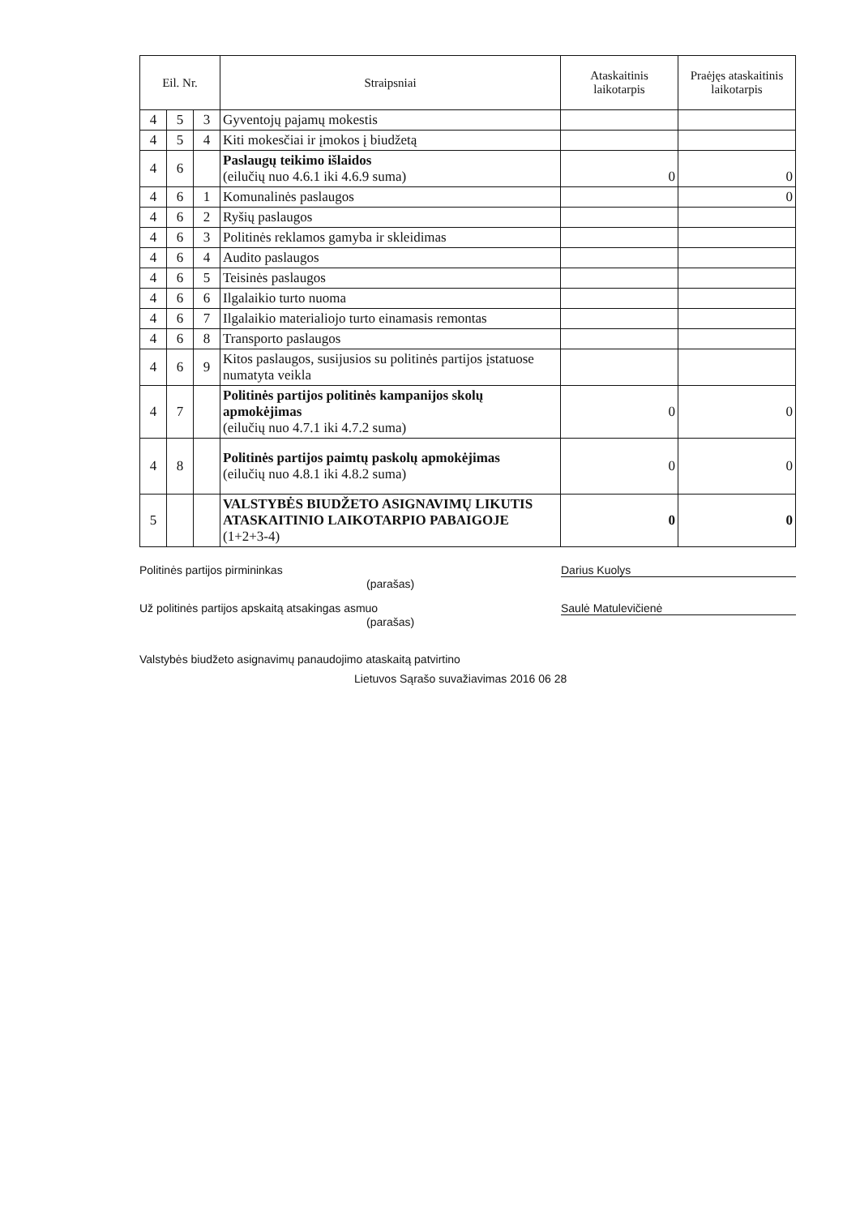| Eil. Nr. | | | Straipsniai | Ataskaitinis laikotarpis | Praėjęs ataskaitinis laikotarpis |
| --- | --- | --- | --- | --- | --- |
| 4 | 5 | 3 | Gyventojų pajamų mokestis | | |
| 4 | 5 | 4 | Kiti mokesčiai ir įmokos į biudžetą | | |
| 4 | 6 | | Paslaugų teikimo išlaidos (eilučių nuo 4.6.1 iki 4.6.9 suma) | 0 | 0 |
| 4 | 6 | 1 | Komunalinės paslaugos | | 0 |
| 4 | 6 | 2 | Ryšių paslaugos | | |
| 4 | 6 | 3 | Politinės reklamos gamyba ir skleidimas | | |
| 4 | 6 | 4 | Audito paslaugos | | |
| 4 | 6 | 5 | Teisinės paslaugos | | |
| 4 | 6 | 6 | Ilgalaikio turto nuoma | | |
| 4 | 6 | 7 | Ilgalaikio materialiojo turto einamasis remontas | | |
| 4 | 6 | 8 | Transporto paslaugos | | |
| 4 | 6 | 9 | Kitos paslaugos, susijusios su politinės partijos įstatuose numatyta veikla | | |
| 4 | 7 | | Politinės partijos politinės kampanijos skolų apmokėjimas (eilučių nuo 4.7.1 iki 4.7.2 suma) | 0 | 0 |
| 4 | 8 | | Politinės partijos paimtų paskolų apmokėjimas (eilučių nuo 4.8.1 iki 4.8.2 suma) | 0 | 0 |
| 5 | | | VALSTYBĖS BIUDŽETO ASIGNAVIMŲ LIKUTIS ATASKAITINIO LAIKOTARPIO PABAIGOJE (1+2+3-4) | 0 | 0 |
Politinės partijos pirmininkas Darius Kuolys
(parašas)
Už politinės partijos apskaitą atsakingas asmuo Saulė Matulevičienė
(parašas)
Valstybės biudžeto asignavimų panaudojimo ataskaitą patvirtino
Lietuvos Sąrašo suvažiavimas 2016 06 28